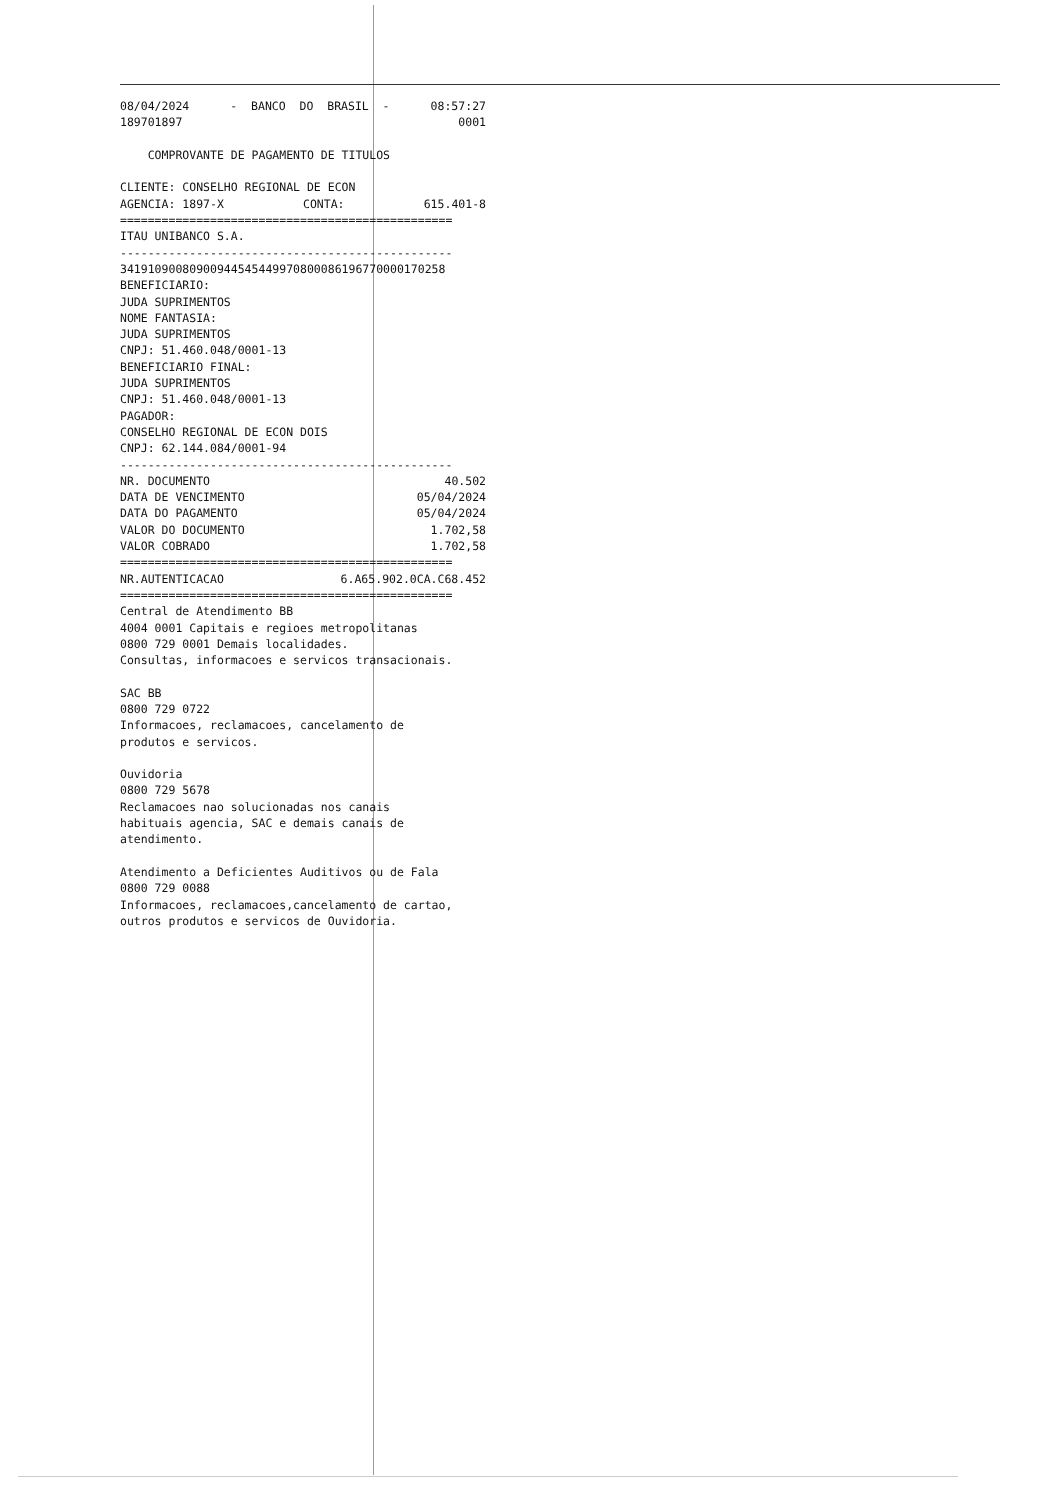08/04/2024 - BANCO DO BRASIL - 08:57:27
189701897 0001
COMPROVANTE DE PAGAMENTO DE TITULOS
CLIENTE: CONSELHO REGIONAL DE ECON
AGENCIA: 1897-X CONTA: 615.401-8
================================================
ITAU UNIBANCO S.A.
------------------------------------------------
34191090080900944545449970800086196770000170258 BENEFICIARIO: JUDA SUPRIMENTOS NOME FANTASIA: JUDA SUPRIMENTOS CNPJ: 51.460.048/0001-13 BENEFICIARIO FINAL: JUDA SUPRIMENTOS CNPJ: 51.460.048/0001-13 PAGADOR: CONSELHO REGIONAL DE ECON DOIS CNPJ: 62.144.084/0001-94 ------------------------------------------------
NR. DOCUMENTO 40.502
DATA DE VENCIMENTO 05/04/2024
DATA DO PAGAMENTO 05/04/2024
VALOR DO DOCUMENTO 1.702,58
VALOR COBRADO 1.702,58
================================================
NR.AUTENTICACAO 6.A65.902.0CA.C68.452
================================================ Central de Atendimento BB 4004 0001 Capitais e regioes metropolitanas 0800 729 0001 Demais localidades. Consultas, informacoes e servicos transacionais. SAC BB 0800 729 0722 Informacoes, reclamacoes, cancelamento de produtos e servicos. Ouvidoria 0800 729 5678 Reclamacoes nao solucionadas nos canais habituais agencia, SAC e demais canais de atendimento. Atendimento a Deficientes Auditivos ou de Fala 0800 729 0088 Informacoes, reclamacoes,cancelamento de cartao, outros produtos e servicos de Ouvidoria.